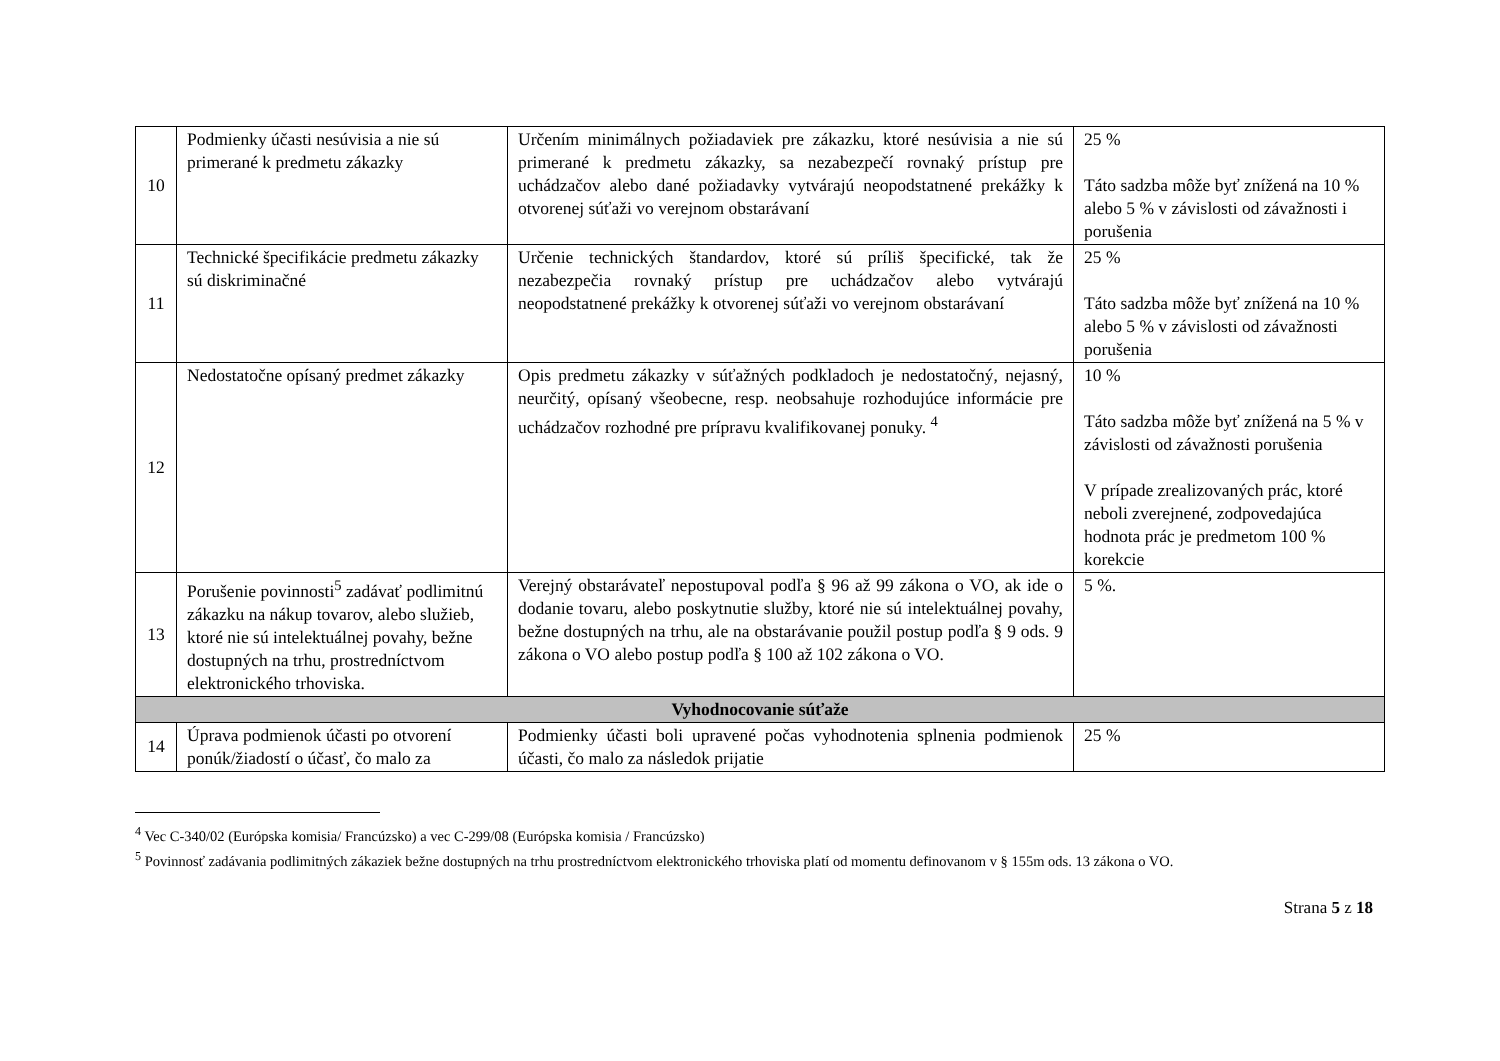| 10 | Podmienky účasti nesúvisia a nie sú primerané k predmetu zákazky | Určením minimálnych požiadaviek pre zákazku, ktoré nesúvisia a nie sú primerané k predmetu zákazky, sa nezabezpečí rovnaký prístup pre uchádzačov alebo dané požiadavky vytvárajú neopodstatnené prekážky k otvorenej súťaži vo verejnom obstarávaní | 25 % Táto sadzba môže byť znížená na 10 % alebo 5 % v závislosti od závažnosti i porušenia |
| 11 | Technické špecifikácie predmetu zákazky sú diskriminačné | Určenie technických štandardov, ktoré sú príliš špecifické, tak že nezabezpečia rovnaký prístup pre uchádzačov alebo vytvárajú neopodstatnené prekážky k otvorenej súťaži vo verejnom obstarávaní | 25 % Táto sadzba môže byť znížená na 10 % alebo 5 % v závislosti od závažnosti porušenia |
| 12 | Nedostatočne opísaný predmet zákazky | Opis predmetu zákazky v súťažných podkladoch je nedostatočný, nejasný, neurčitý, opísaný všeobecne, resp. neobsahuje rozhodujúce informácie pre uchádzačov rozhodné pre prípravu kvalifikovanej ponuky. <sup>4</sup> | 10 % Táto sadzba môže byť znížená na 5 % v závislosti od závažnosti porušenia V prípade zrealizovaných prác, ktoré neboli zverejnené, zodpovedajúca hodnota prác je predmetom 100 % korekcie |
| 13 | Porušenie povinnosti<sup>5</sup> zadávať podlimitnú zákazku na nákup tovarov, alebo služieb, ktoré nie sú intelektuálnej povahy, bežne dostupných na trhu, prostredníctvom elektronického trhoviska. | Verejný obstarávateľ nepostupoval podľa § 96 až 99 zákona o VO, ak ide o dodanie tovaru, alebo poskytnutie služby, ktoré nie sú intelektuálnej povahy, bežne dostupných na trhu, ale na obstarávanie použil postup podľa § 9 ods. 9 zákona o VO alebo postup podľa § 100 až 102 zákona o VO. | 5 %. |
| Vyhodnocovanie súťaže | | | |
| 14 | Úprava podmienok účasti po otvorení ponúk/žiadostí o účasť, čo malo za | Podmienky účasti boli upravené počas vyhodnotenia splnenia podmienok účasti, čo malo za následok prijatie | 25 % |
<sup>4</sup> Vec C-340/02 (Európska komisia/ Francúzsko) a vec C-299/08 (Európska komisia / Francúzsko)
<sup>5</sup> Povinnosť zadávania podlimitných zákaziek bežne dostupných na trhu prostredníctvom elektronického trhoviska platí od momentu definovanom v § 155m ods. 13 zákona o VO.
Strana 5 z 18